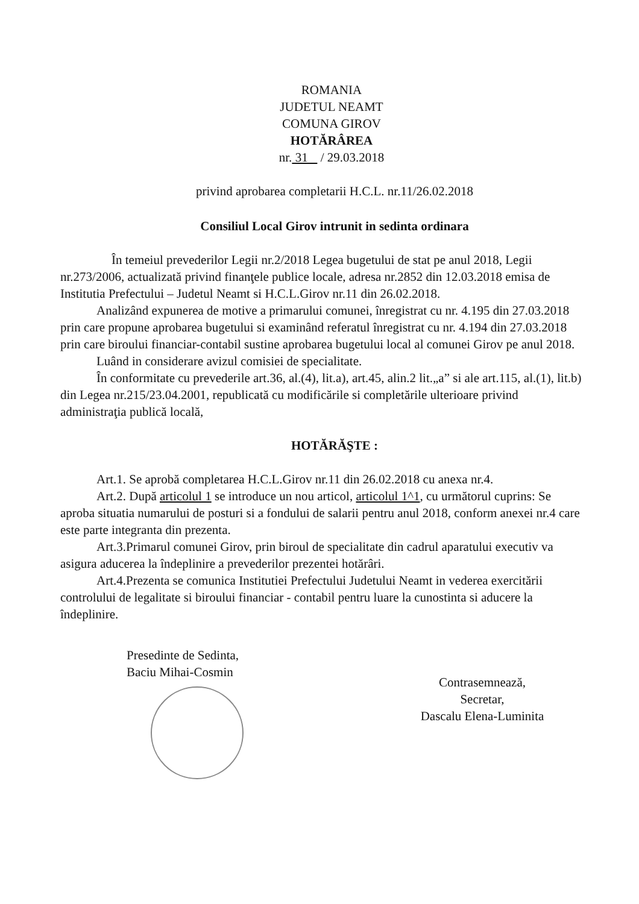ROMANIA
JUDETUL NEAMT
COMUNA GIROV
HOTĂRÂREA
nr. 31 / 29.03.2018
privind aprobarea completarii H.C.L. nr.11/26.02.2018
Consiliul Local Girov intrunit in sedinta ordinara
În temeiul prevederilor Legii nr.2/2018 Legea bugetului de stat pe anul 2018, Legii nr.273/2006, actualizată privind finanţele publice locale, adresa nr.2852 din 12.03.2018 emisa de Institutia Prefectului – Judetul Neamt si H.C.L.Girov nr.11 din 26.02.2018.
Analizând expunerea de motive a primarului comunei, înregistrat cu nr. 4.195 din 27.03.2018 prin care propune aprobarea bugetului si examinând referatul înregistrat cu nr. 4.194 din 27.03.2018 prin care biroului financiar-contabil sustine aprobarea bugetului local al comunei Girov pe anul 2018.
Luând in considerare avizul comisiei de specialitate.
În conformitate cu prevederile art.36, al.(4), lit.a), art.45, alin.2 lit.„a” si ale art.115, al.(1), lit.b) din Legea nr.215/23.04.2001, republicată cu modificările si completările ulterioare privind administraţia publică locală,
HOTĂRĂŞTE :
Art.1. Se aprobă completarea H.C.L.Girov nr.11 din 26.02.2018 cu anexa nr.4.
Art.2. După articolul 1 se introduce un nou articol, articolul 1^1, cu următorul cuprins: Se aproba situatia numarului de posturi si a fondului de salarii pentru anul 2018, conform anexei nr.4 care este parte integranta din prezenta.
Art.3.Primarul comunei Girov, prin biroul de specialitate din cadrul aparatului executiv va asigura aducerea la îndeplinire a prevederilor prezentei hotărâri.
Art.4.Prezenta se comunica Institutiei Prefectului Judetului Neamt in vederea exercitării controlului de legalitate si biroului financiar - contabil pentru luare la cunostinta si aducere la îndeplinire.
Presedinte de Sedinta,
Baciu Mihai-Cosmin
Contrasemnează,
Secretar,
Dascalu Elena-Luminita